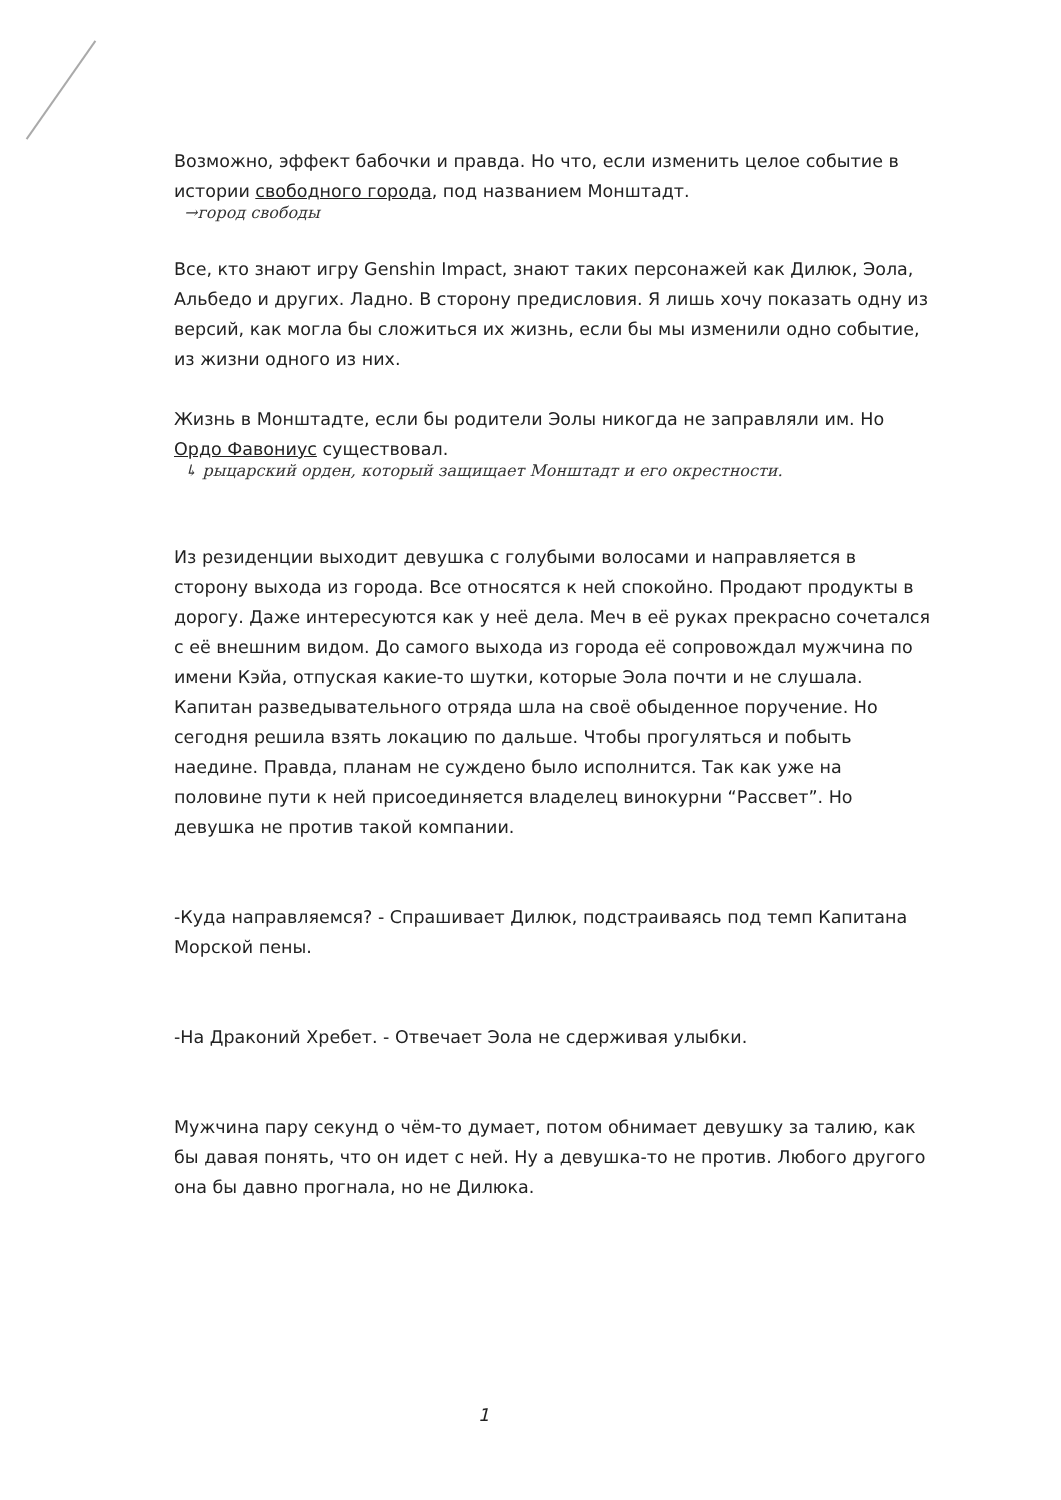Возможно, эффект бабочки и правда. Но что, если изменить целое событие в истории свободного города, под названием Монштадт.
→город свободы
Все, кто знают игру Genshin Impact, знают таких персонажей как Дилюк, Эола, Альбедо и других. Ладно. В сторону предисловия. Я лишь хочу показать одну из версий, как могла бы сложиться их жизнь, если бы мы изменили одно событие, из жизни одного из них.
Жизнь в Монштадте, если бы родители Эолы никогда не заправляли им. Но Ордо Фавониус существовал.
↳ рыцарский орден, который защищает Монштадт и его окрестности.
Из резиденции выходит девушка с голубыми волосами и направляется в сторону выхода из города. Все относятся к ней спокойно. Продают продукты в дорогу. Даже интересуются как у неё дела. Меч в её руках прекрасно сочетался с её внешним видом. До самого выхода из города её сопровождал мужчина по имени Кэйа, отпуская какие-то шутки, которые Эола почти и не слушала. Капитан разведывательного отряда шла на своё обыденное поручение. Но сегодня решила взять локацию по дальше. Чтобы прогуляться и побыть наедине. Правда, планам не суждено было исполнится. Так как уже на половине пути к ней присоединяется владелец винокурни “Рассвет”. Но девушка не против такой компании.
-Куда направляемся? - Спрашивает Дилюк, подстраиваясь под темп Капитана Морской пены.
-На Драконий Хребет. - Отвечает Эола не сдерживая улыбки.
Мужчина пару секунд о чём-то думает, потом обнимает девушку за талию, как бы давая понять, что он идет с ней. Ну а девушка-то не против. Любого другого она бы давно прогнала, но не Дилюка.
1